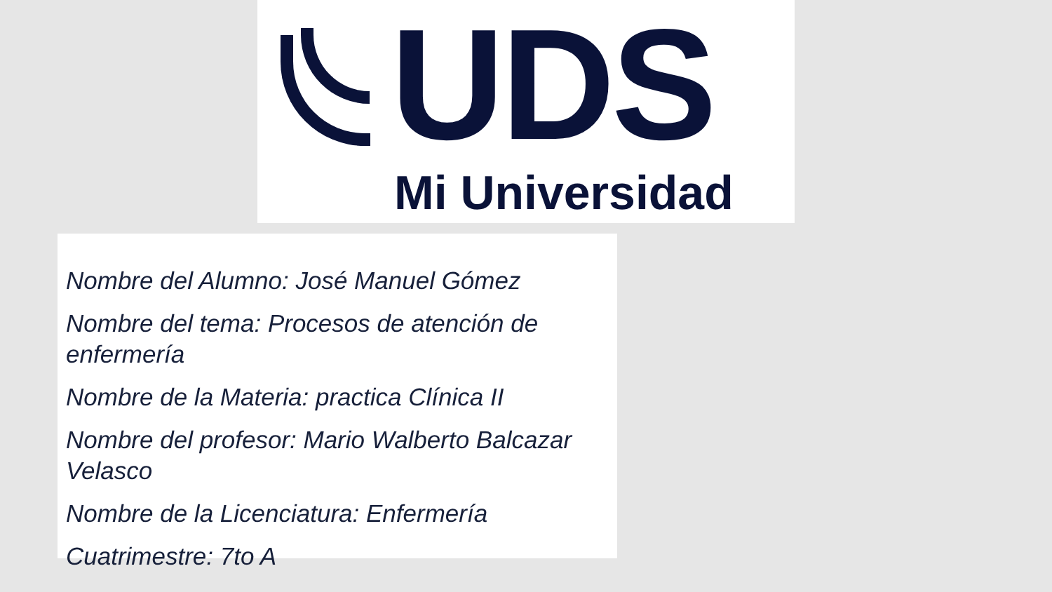UDS
Mi Universidad
Nombre del Alumno: José Manuel Gómez
Nombre del tema: Procesos de atención de enfermería
Nombre de la Materia: practica Clínica II
Nombre del profesor: Mario Walberto Balcazar Velasco
Nombre de la Licenciatura: Enfermería
Cuatrimestre: 7to A